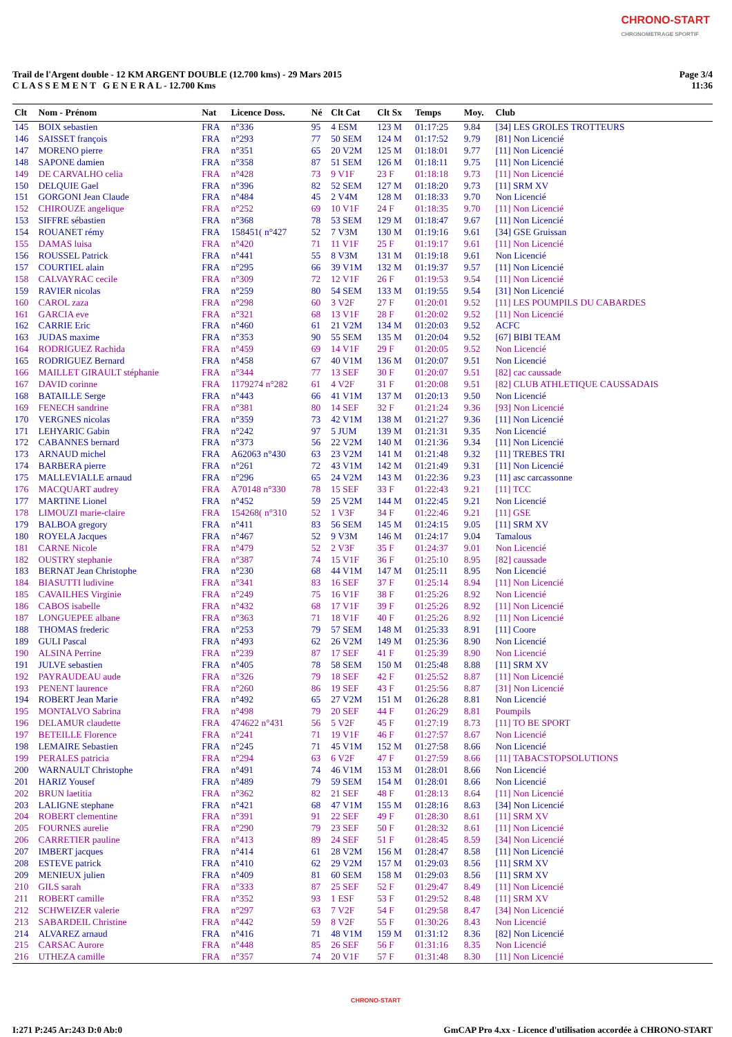CHRONO-START
CHRONOMETRAGE SPORTIF
Trail de l'Argent double - 12 KM ARGENT DOUBLE (12.700 kms) - 29 Mars 2015
C L A S S E M E N T G E N E R A L - 12.700 Kms
Page 3/4
11:36
| Clt | Nom - Prénom | Nat | Licence Doss. | Né | Clt Cat | Clt Sx | Temps | Moy. | Club |
| --- | --- | --- | --- | --- | --- | --- | --- | --- | --- |
| 145 | BOIX sebastien | FRA | n°336 | 95 | 4 ESM | 123 M | 01:17:25 | 9.84 | [34] LES GROLES TROTTEURS |
| 146 | SAISSET françois | FRA | n°293 | 77 | 50 SEM | 124 M | 01:17:52 | 9.79 | [81] Non Licencié |
| 147 | MORENO pierre | FRA | n°351 | 65 | 20 V2M | 125 M | 01:18:01 | 9.77 | [11] Non Licencié |
| 148 | SAPONE damien | FRA | n°358 | 87 | 51 SEM | 126 M | 01:18:11 | 9.75 | [11] Non Licencié |
| 149 | DE CARVALHO celia | FRA | n°428 | 73 | 9 V1F | 23 F | 01:18:18 | 9.73 | [11] Non Licencié |
| 150 | DELQUIE Gael | FRA | n°396 | 82 | 52 SEM | 127 M | 01:18:20 | 9.73 | [11] SRM XV |
| 151 | GORGONI Jean Claude | FRA | n°484 | 45 | 2 V4M | 128 M | 01:18:33 | 9.70 | Non Licencié |
| 152 | CHIROUZE angelique | FRA | n°252 | 69 | 10 V1F | 24 F | 01:18:35 | 9.70 | [11] Non Licencié |
| 153 | SIFFRE sébastien | FRA | n°368 | 78 | 53 SEM | 129 M | 01:18:47 | 9.67 | [11] Non Licencié |
| 154 | ROUANET rémy | FRA | 158451( n°427 | 52 | 7 V3M | 130 M | 01:19:16 | 9.61 | [34] GSE Gruissan |
| 155 | DAMAS luisa | FRA | n°420 | 71 | 11 V1F | 25 F | 01:19:17 | 9.61 | [11] Non Licencié |
| 156 | ROUSSEL Patrick | FRA | n°441 | 55 | 8 V3M | 131 M | 01:19:18 | 9.61 | Non Licencié |
| 157 | COURTIEL alain | FRA | n°295 | 66 | 39 V1M | 132 M | 01:19:37 | 9.57 | [11] Non Licencié |
| 158 | CALVAYRAC cecile | FRA | n°309 | 72 | 12 V1F | 26 F | 01:19:53 | 9.54 | [11] Non Licencié |
| 159 | RAVIER nicolas | FRA | n°259 | 80 | 54 SEM | 133 M | 01:19:55 | 9.54 | [31] Non Licencié |
| 160 | CAROL zaza | FRA | n°298 | 60 | 3 V2F | 27 F | 01:20:01 | 9.52 | [11] LES POUMPILS DU CABARDES |
| 161 | GARCIA eve | FRA | n°321 | 68 | 13 V1F | 28 F | 01:20:02 | 9.52 | [11] Non Licencié |
| 162 | CARRIE Eric | FRA | n°460 | 61 | 21 V2M | 134 M | 01:20:03 | 9.52 | ACFC |
| 163 | JUDAS maxime | FRA | n°353 | 90 | 55 SEM | 135 M | 01:20:04 | 9.52 | [67] BIBI TEAM |
| 164 | RODRIGUEZ Rachida | FRA | n°459 | 69 | 14 V1F | 29 F | 01:20:05 | 9.52 | Non Licencié |
| 165 | RODRIGUEZ Bernard | FRA | n°458 | 67 | 40 V1M | 136 M | 01:20:07 | 9.51 | Non Licencié |
| 166 | MAILLET GIRAULT stéphanie | FRA | n°344 | 77 | 13 SEF | 30 F | 01:20:07 | 9.51 | [82] cac caussade |
| 167 | DAVID corinne | FRA | 1179274 n°282 | 61 | 4 V2F | 31 F | 01:20:08 | 9.51 | [82] CLUB ATHLETIQUE CAUSSADAIS |
| 168 | BATAILLE Serge | FRA | n°443 | 66 | 41 V1M | 137 M | 01:20:13 | 9.50 | Non Licencié |
| 169 | FENECH sandrine | FRA | n°381 | 80 | 14 SEF | 32 F | 01:21:24 | 9.36 | [93] Non Licencié |
| 170 | VERGNES nicolas | FRA | n°359 | 73 | 42 V1M | 138 M | 01:21:27 | 9.36 | [11] Non Licencié |
| 171 | LEHYARIC Gabin | FRA | n°242 | 97 | 5 JUM | 139 M | 01:21:31 | 9.35 | Non Licencié |
| 172 | CABANNES bernard | FRA | n°373 | 56 | 22 V2M | 140 M | 01:21:36 | 9.34 | [11] Non Licencié |
| 173 | ARNAUD michel | FRA | A62063 n°430 | 63 | 23 V2M | 141 M | 01:21:48 | 9.32 | [11] TREBES TRI |
| 174 | BARBERA pierre | FRA | n°261 | 72 | 43 V1M | 142 M | 01:21:49 | 9.31 | [11] Non Licencié |
| 175 | MALLEVIALLE arnaud | FRA | n°296 | 65 | 24 V2M | 143 M | 01:22:36 | 9.23 | [11] asc carcassonne |
| 176 | MACQUART audrey | FRA | A70148 n°330 | 78 | 15 SEF | 33 F | 01:22:43 | 9.21 | [11] TCC |
| 177 | MARTINE Lionel | FRA | n°452 | 59 | 25 V2M | 144 M | 01:22:45 | 9.21 | Non Licencié |
| 178 | LIMOUZI marie-claire | FRA | 154268( n°310 | 52 | 1 V3F | 34 F | 01:22:46 | 9.21 | [11] GSE |
| 179 | BALBOA gregory | FRA | n°411 | 83 | 56 SEM | 145 M | 01:24:15 | 9.05 | [11] SRM XV |
| 180 | ROYELA Jacques | FRA | n°467 | 52 | 9 V3M | 146 M | 01:24:17 | 9.04 | Tamalous |
| 181 | CARNE Nicole | FRA | n°479 | 52 | 2 V3F | 35 F | 01:24:37 | 9.01 | Non Licencié |
| 182 | OUSTRY stephanie | FRA | n°387 | 74 | 15 V1F | 36 F | 01:25:10 | 8.95 | [82] caussade |
| 183 | BERNAT Jean Christophe | FRA | n°230 | 68 | 44 V1M | 147 M | 01:25:11 | 8.95 | Non Licencié |
| 184 | BIASUTTI ludivine | FRA | n°341 | 83 | 16 SEF | 37 F | 01:25:14 | 8.94 | [11] Non Licencié |
| 185 | CAVAILHES Virginie | FRA | n°249 | 75 | 16 V1F | 38 F | 01:25:26 | 8.92 | Non Licencié |
| 186 | CABOS isabelle | FRA | n°432 | 68 | 17 V1F | 39 F | 01:25:26 | 8.92 | [11] Non Licencié |
| 187 | LONGUEPEE albane | FRA | n°363 | 71 | 18 V1F | 40 F | 01:25:26 | 8.92 | [11] Non Licencié |
| 188 | THOMAS frederic | FRA | n°253 | 79 | 57 SEM | 148 M | 01:25:33 | 8.91 | [11] Coore |
| 189 | GULI Pascal | FRA | n°493 | 62 | 26 V2M | 149 M | 01:25:36 | 8.90 | Non Licencié |
| 190 | ALSINA Perrine | FRA | n°239 | 87 | 17 SEF | 41 F | 01:25:39 | 8.90 | Non Licencié |
| 191 | JULVE sebastien | FRA | n°405 | 78 | 58 SEM | 150 M | 01:25:48 | 8.88 | [11] SRM XV |
| 192 | PAYRAUDEAU aude | FRA | n°326 | 79 | 18 SEF | 42 F | 01:25:52 | 8.87 | [11] Non Licencié |
| 193 | PENENT laurence | FRA | n°260 | 86 | 19 SEF | 43 F | 01:25:56 | 8.87 | [31] Non Licencié |
| 194 | ROBERT Jean Marie | FRA | n°492 | 65 | 27 V2M | 151 M | 01:26:28 | 8.81 | Non Licencié |
| 195 | MONTALVO Sabrina | FRA | n°498 | 79 | 20 SEF | 44 F | 01:26:29 | 8.81 | Poumpils |
| 196 | DELAMUR claudette | FRA | 474622 n°431 | 56 | 5 V2F | 45 F | 01:27:19 | 8.73 | [11] TO BE SPORT |
| 197 | BETEILLE Florence | FRA | n°241 | 71 | 19 V1F | 46 F | 01:27:57 | 8.67 | Non Licencié |
| 198 | LEMAIRE Sebastien | FRA | n°245 | 71 | 45 V1M | 152 M | 01:27:58 | 8.66 | Non Licencié |
| 199 | PERALES patricia | FRA | n°294 | 63 | 6 V2F | 47 F | 01:27:59 | 8.66 | [11] TABACSTOPSOLUTIONS |
| 200 | WARNAULT Christophe | FRA | n°491 | 74 | 46 V1M | 153 M | 01:28:01 | 8.66 | Non Licencié |
| 201 | HARIZ Yousef | FRA | n°489 | 79 | 59 SEM | 154 M | 01:28:01 | 8.66 | Non Licencié |
| 202 | BRUN laetitia | FRA | n°362 | 82 | 21 SEF | 48 F | 01:28:13 | 8.64 | [11] Non Licencié |
| 203 | LALIGNE stephane | FRA | n°421 | 68 | 47 V1M | 155 M | 01:28:16 | 8.63 | [34] Non Licencié |
| 204 | ROBERT clementine | FRA | n°391 | 91 | 22 SEF | 49 F | 01:28:30 | 8.61 | [11] SRM XV |
| 205 | FOURNES aurelie | FRA | n°290 | 79 | 23 SEF | 50 F | 01:28:32 | 8.61 | [11] Non Licencié |
| 206 | CARRETIER pauline | FRA | n°413 | 89 | 24 SEF | 51 F | 01:28:45 | 8.59 | [34] Non Licencié |
| 207 | IMBERT jacques | FRA | n°414 | 61 | 28 V2M | 156 M | 01:28:47 | 8.58 | [11] Non Licencié |
| 208 | ESTEVE patrick | FRA | n°410 | 62 | 29 V2M | 157 M | 01:29:03 | 8.56 | [11] SRM XV |
| 209 | MENIEUX julien | FRA | n°409 | 81 | 60 SEM | 158 M | 01:29:03 | 8.56 | [11] SRM XV |
| 210 | GILS sarah | FRA | n°333 | 87 | 25 SEF | 52 F | 01:29:47 | 8.49 | [11] Non Licencié |
| 211 | ROBERT camille | FRA | n°352 | 93 | 1 ESF | 53 F | 01:29:52 | 8.48 | [11] SRM XV |
| 212 | SCHWEIZER valerie | FRA | n°297 | 63 | 7 V2F | 54 F | 01:29:58 | 8.47 | [34] Non Licencié |
| 213 | SABARDEIL Christine | FRA | n°442 | 59 | 8 V2F | 55 F | 01:30:26 | 8.43 | Non Licencié |
| 214 | ALVAREZ arnaud | FRA | n°416 | 71 | 48 V1M | 159 M | 01:31:12 | 8.36 | [82] Non Licencié |
| 215 | CARSAC Aurore | FRA | n°448 | 85 | 26 SEF | 56 F | 01:31:16 | 8.35 | Non Licencié |
| 216 | UTHEZA camille | FRA | n°357 | 74 | 20 V1F | 57 F | 01:31:48 | 8.30 | [11] Non Licencié |
CHRONO-START
I:271 P:245 Ar:243 D:0 Ab:0
GmCAP Pro 4.xx - Licence d'utilisation accordée à CHRONO-START